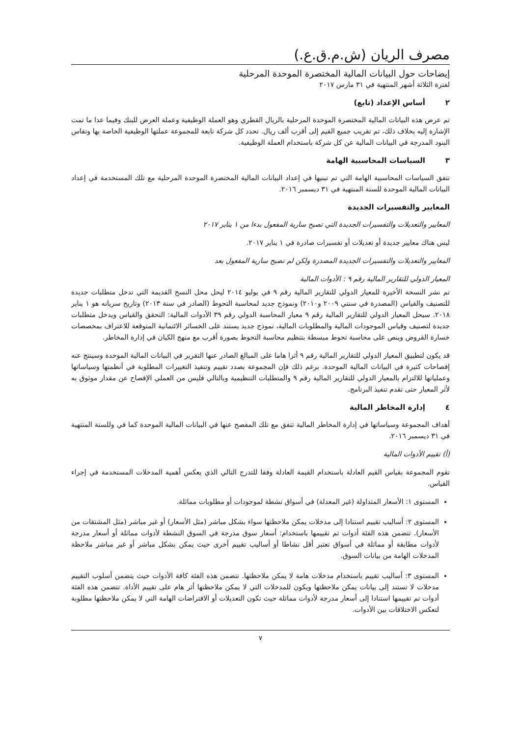مصرف الريان (ش.م.ق.ع.)
إيضاحات حول البيانات المالية المختصرة الموحدة المرحلية
لفترة الثلاثة أشهر المنتهية في ٣١ مارس ٢٠١٧
٢ أساس الإعداد (تابع)
تم عرض هذه البيانات المالية المختصرة الموحدة المرحلية بالريال القطري وهو العملة الوظيفية وعملة العرض للبنك وفيما عدا ما تمت الإشارة إليه بخلاف ذلك، تم تقريب جميع القيم إلى أقرب ألف ريال. تحدد كل شركة تابعة للمجموعة عملتها الوظيفية الخاصة بها وتقاس البنود المدرجة في البيانات المالية عن كل شركة باستخدام العملة الوظيفية.
٣ السياسات المحاسبية الهامة
تتفق السياسات المحاسبية الهامة التي تم تبنيها في إعداد البيانات المالية المختصرة الموحدة المرحلية مع تلك المستخدمة في إعداد البيانات المالية الموحدة للسنة المنتهية في ٣١ ديسمبر ٢٠١٦.
المعايير والتفسيرات الجديدة
المعايير والتعديلات والتفسيرات الجديدة التي تصبح سارية المفعول بدءا من ١ يناير ٢٠١٧
ليس هناك معايير جديدة أو تعديلات أو تفسيرات صادرة في ١ يناير ٢٠١٧.
المعايير والتعديلات والتفسيرات الجديدة المصدرة ولكن لم تصبح سارية المفعول بعد
المعيار الدولي للتقارير المالية رقم ٩ : الأدوات المالية
تم نشر النسخة الأخيرة للمعيار الدولي للتقارير المالية رقم ٩ في يوليو ٢٠١٤ ليحل محل النسخ القديمة التي تدخل متطلبات جديدة للتصنيف والقياس (المصدرة في سنتي ٢٠٠٩ و٢٠١٠) ونموذج جديد لمحاسبة التحوط (الصادر في سنة ٢٠١٣) وتاريخ سريانه هو ١ يناير ٢٠١٨. سيحل المعيار الدولي للتقارير المالية رقم ٩ معيار المحاسبة الدولي رقم ٣٩ الأدوات المالية: التحقق والقياس ويدخل متطلبات جديدة لتصنيف وقياس الموجودات المالية والمطلوبات المالية، نموذج جديد يستند على الخسائر الائتمانية المتوقعة للاعتراف بمخصصات خسارة القروض وينص على محاسبة تحوط مبسطة بتنظيم محاسبة التحوط بصورة أقرب مع منهج الكيان في إدارة المخاطر.
قد يكون لتطبيق المعيار الدولي للتقارير المالية رقم ٩ أثرا هاما على المبالغ الصادر عنها التقرير في البيانات المالية الموحدة وسينتج عنه إفصاحات كثيرة في البيانات المالية الموحدة. برغم ذلك فإن المجموعة بصدد تقييم وتنفيذ التغييرات المطلوبة في أنظمتها وسياساتها وعملياتها للالتزام بالمعيار الدولي للتقارير المالية رقم ٩ والمتطلبات التنظيمية وبالتالي فليس من العملي الإفصاح عن مقدار موثوق به لأثر المعيار حتى تقدم تنفيذ البرنامج.
٤ إدارة المخاطر المالية
أهداف المجموعة وسياساتها في إدارة المخاطر المالية تتفق مع تلك المفصح عنها في البيانات المالية الموحدة كما في وللسنة المنتهية في ٣١ ديسمبر ٢٠١٦.
(أ) تقييم الأدوات المالية
تقوم المجموعة بقياس القيم العادلة باستخدام القيمة العادلة وفقا للتدرج التالي الذي يعكس أهمية المدخلات المستخدمة في إجراء القياس.
المستوى ١: الأسعار المتداولة (غير المعدلة) في أسواق نشطة لموجودات أو مطلوبات مماثلة.
المستوى ٢: أساليب تقييم استنادا إلى مدخلات يمكن ملاحظتها سواء بشكل مباشر (مثل الأسعار) أو غير مباشر (مثل المشتقات من الأسعار). تتضمن هذه الفئة أدوات تم تقييمها باستخدام: أسعار سوق مدرجة في السوق النشطة لأدوات مماثلة أو أسعار مدرجة لأدوات مطابقة أو مماثلة في أسواق تعتبر أقل نشاطا أو أساليب تقييم أخرى حيث يمكن بشكل مباشر أو غير مباشر ملاحظة المدخلات الهامة من بيانات السوق.
المستوى ٣: أساليب تقييم باستخدام مدخلات هامة لا يمكن ملاحظتها. تتضمن هذه الفئة كافة الأدوات حيث يتضمن أسلوب التقييم مدخلات لا تستند إلى بيانات يمكن ملاحظتها ويكون للمدخلات التي لا يمكن ملاحظتها أثر هام على تقييم الأداة. تتضمن هذه الفئة أدوات تم تقييمها استنادا إلى أسعار مدرجة لأدوات مماثلة حيث تكون التعديلات أو الافتراضات الهامة التي لا يمكن ملاحظتها مطلوبة لتعكس الاختلافات بين الأدوات.
٧